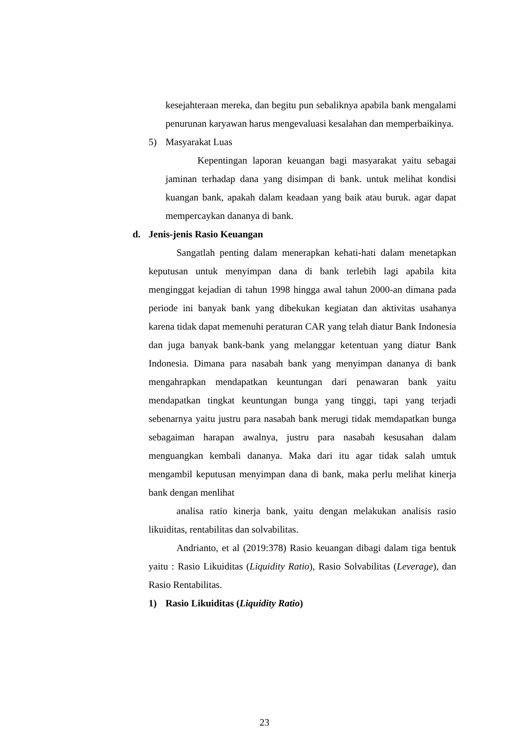kesejahteraan mereka, dan begitu pun sebaliknya apabila bank mengalami penurunan karyawan harus mengevaluasi kesalahan dan memperbaikinya.
5) Masyarakat Luas
Kepentingan laporan keuangan bagi masyarakat yaitu sebagai jaminan terhadap dana yang disimpan di bank. untuk melihat kondisi kuangan bank, apakah dalam keadaan yang baik atau buruk. agar dapat mempercaykan dananya di bank.
d. Jenis-jenis Rasio Keuangan
Sangatlah penting dalam menerapkan kehati-hati dalam menetapkan keputusan untuk menyimpan dana di bank terlebih lagi apabila kita menginggat kejadian di tahun 1998 hingga awal tahun 2000-an dimana pada periode ini banyak bank yang dibekukan kegiatan dan aktivitas usahanya karena tidak dapat memenuhi peraturan CAR yang telah diatur Bank Indonesia dan juga banyak bank-bank yang melanggar ketentuan yang diatur Bank Indonesia. Dimana para nasabah bank yang menyimpan dananya di bank mengahrapkan mendapatkan keuntungan dari penawaran bank yaitu mendapatkan tingkat keuntungan bunga yang tinggi, tapi yang terjadi sebenarnya yaitu justru para nasabah bank merugi tidak memdapatkan bunga sebagaiman harapan awalnya, justru para nasabah kesusahan dalam menguangkan kembali dananya. Maka dari itu agar tidak salah umtuk mengambil keputusan menyimpan dana di bank, maka perlu melihat kinerja bank dengan menlihat
analisa ratio kinerja bank, yaitu dengan melakukan analisis rasio likuiditas, rentabilitas dan solvabilitas.
Andrianto, et al (2019:378) Rasio keuangan dibagi dalam tiga bentuk yaitu : Rasio Likuiditas (Liquidity Ratio), Rasio Solvabilitas (Leverage), dan Rasio Rentabilitas.
1) Rasio Likuiditas (Liquidity Ratio)
23